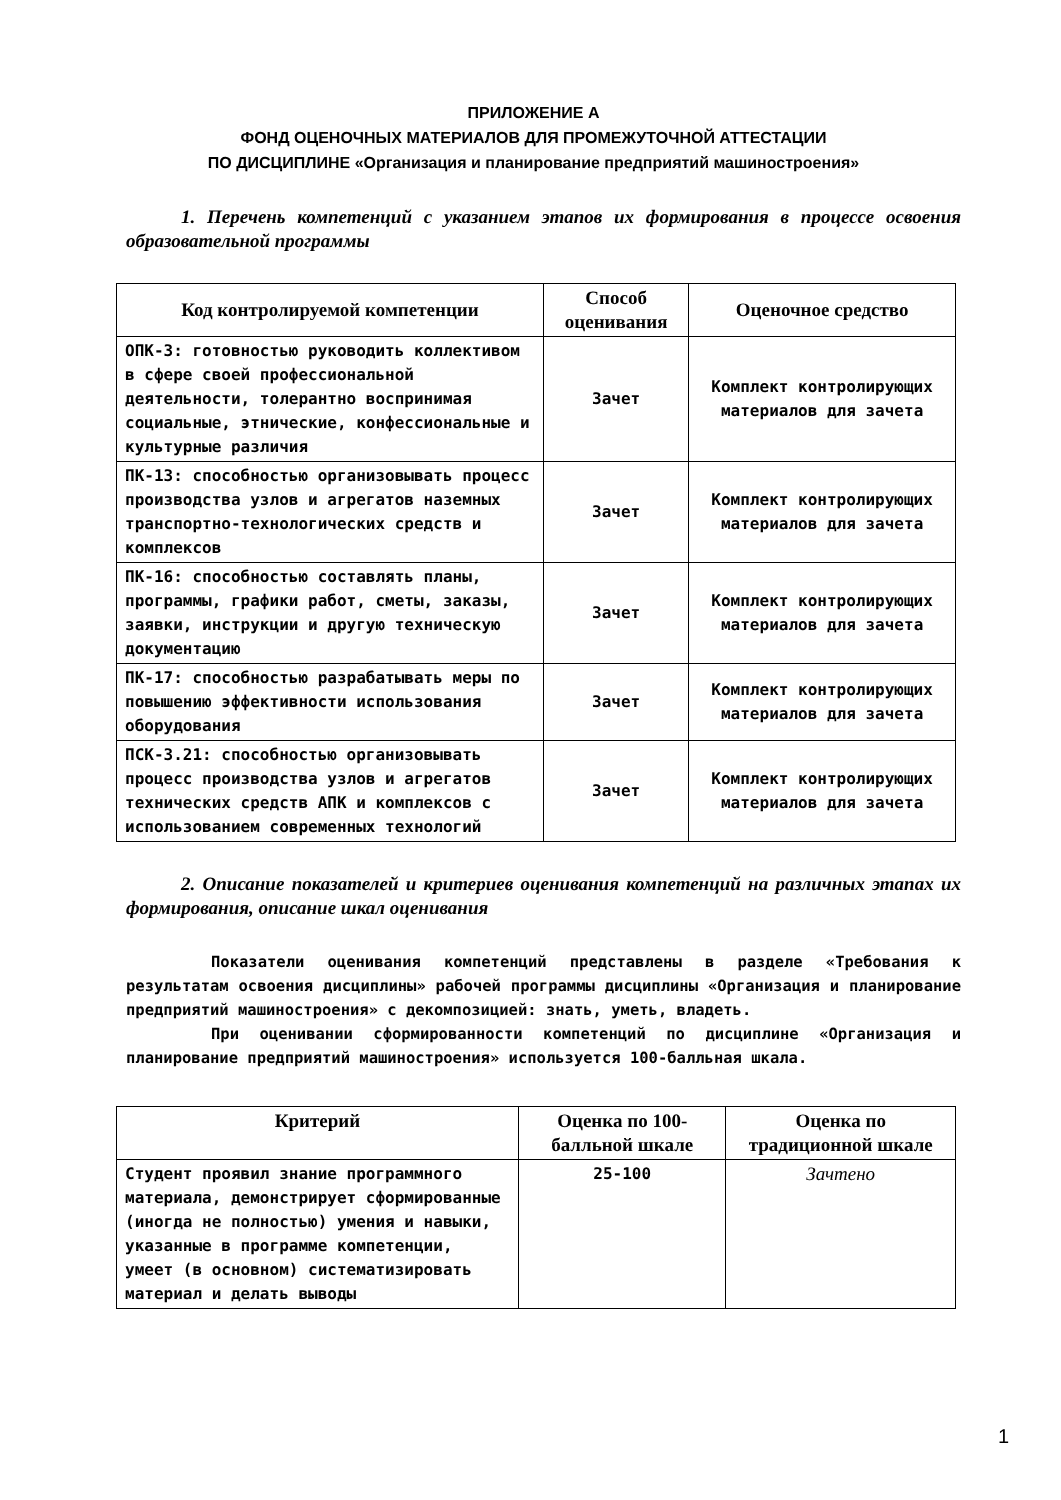ПРИЛОЖЕНИЕ А
ФОНД ОЦЕНОЧНЫХ МАТЕРИАЛОВ ДЛЯ ПРОМЕЖУТОЧНОЙ АТТЕСТАЦИИ
ПО ДИСЦИПЛИНЕ «Организация и планирование предприятий машиностроения»
1. Перечень компетенций с указанием этапов их формирования в процессе освоения образовательной программы
| Код контролируемой компетенции | Способ оценивания | Оценочное средство |
| --- | --- | --- |
| ОПК-3: готовностью руководить коллективом в сфере своей профессиональной деятельности, толерантно воспринимая социальные, этнические, конфессиональные и культурные различия | Зачет | Комплект контролирующих материалов для зачета |
| ПК-13: способностью организовывать процесс производства узлов и агрегатов наземных транспортно-технологических средств и комплексов | Зачет | Комплект контролирующих материалов для зачета |
| ПК-16: способностью составлять планы, программы, графики работ, сметы, заказы, заявки, инструкции и другую техническую документацию | Зачет | Комплект контролирующих материалов для зачета |
| ПК-17: способностью разрабатывать меры по повышению эффективности использования оборудования | Зачет | Комплект контролирующих материалов для зачета |
| ПСК-3.21: способностью организовывать процесс производства узлов и агрегатов технических средств АПК и комплексов с использованием современных технологий | Зачет | Комплект контролирующих материалов для зачета |
2. Описание показателей и критериев оценивания компетенций на различных этапах их формирования, описание шкал оценивания
Показатели оценивания компетенций представлены в разделе «Требования к результатам освоения дисциплины» рабочей программы дисциплины «Организация и планирование предприятий машиностроения» с декомпозицией: знать, уметь, владеть.
При оценивании сформированности компетенций по дисциплине «Организация и планирование предприятий машиностроения» используется 100-балльная шкала.
| Критерий | Оценка по 100-балльной шкале | Оценка по традиционной шкале |
| --- | --- | --- |
| Студент проявил знание программного материала, демонстрирует сформированные (иногда не полностью) умения и навыки, указанные в программе компетенции, умеет (в основном) систематизировать материал и делать выводы | 25-100 | Зачтено |
1